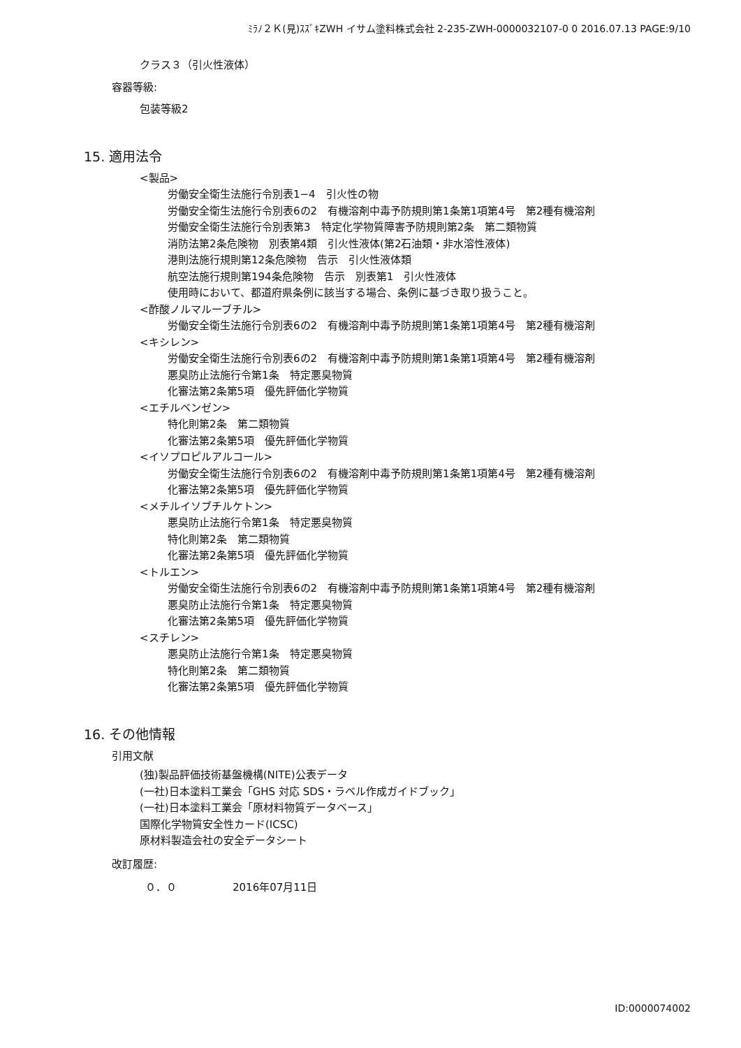ﾐﾗﾉ２Ｋ(見)ｽｽﾞｷZWH イサム塗料株式会社 2-235-ZWH-0000032107-0 0 2016.07.13 PAGE:9/10
クラス３（引火性液体）
容器等級:
包装等級2
15. 適用法令
<製品>
労働安全衛生法施行令別表1−4　引火性の物
労働安全衛生法施行令別表6の2　有機溶剤中毒予防規則第1条第1項第4号　第2種有機溶剤
労働安全衛生法施行令別表第3　特定化学物質障害予防規則第2条　第二類物質
消防法第2条危険物　別表第4類　引火性液体(第2石油類・非水溶性液体)
港則法施行規則第12条危険物　告示　引火性液体類
航空法施行規則第194条危険物　告示　別表第1　引火性液体
使用時において、都道府県条例に該当する場合、条例に基づき取り扱うこと。
<酢酸ノルマルーブチル>
労働安全衛生法施行令別表6の2　有機溶剤中毒予防規則第1条第1項第4号　第2種有機溶剤
<キシレン>
労働安全衛生法施行令別表6の2　有機溶剤中毒予防規則第1条第1項第4号　第2種有機溶剤
悪臭防止法施行令第1条　特定悪臭物質
化審法第2条第5項　優先評価化学物質
<エチルベンゼン>
特化則第2条　第二類物質
化審法第2条第5項　優先評価化学物質
<イソプロピルアルコール>
労働安全衛生法施行令別表6の2　有機溶剤中毒予防規則第1条第1項第4号　第2種有機溶剤
化審法第2条第5項　優先評価化学物質
<メチルイソブチルケトン>
悪臭防止法施行令第1条　特定悪臭物質
特化則第2条　第二類物質
化審法第2条第5項　優先評価化学物質
<トルエン>
労働安全衛生法施行令別表6の2　有機溶剤中毒予防規則第1条第1項第4号　第2種有機溶剤
悪臭防止法施行令第1条　特定悪臭物質
化審法第2条第5項　優先評価化学物質
<スチレン>
悪臭防止法施行令第1条　特定悪臭物質
特化則第2条　第二類物質
化審法第2条第5項　優先評価化学物質
16. その他情報
引用文献
(独)製品評価技術基盤機構(NITE)公表データ
(一社)日本塗料工業会「GHS 対応 SDS・ラベル作成ガイドブック」
(一社)日本塗料工業会「原材料物質データベース」
国際化学物質安全性カード(ICSC)
原材料製造会社の安全データシート
改訂履歴:
０．０ 2016年07月11日
ID:0000074002